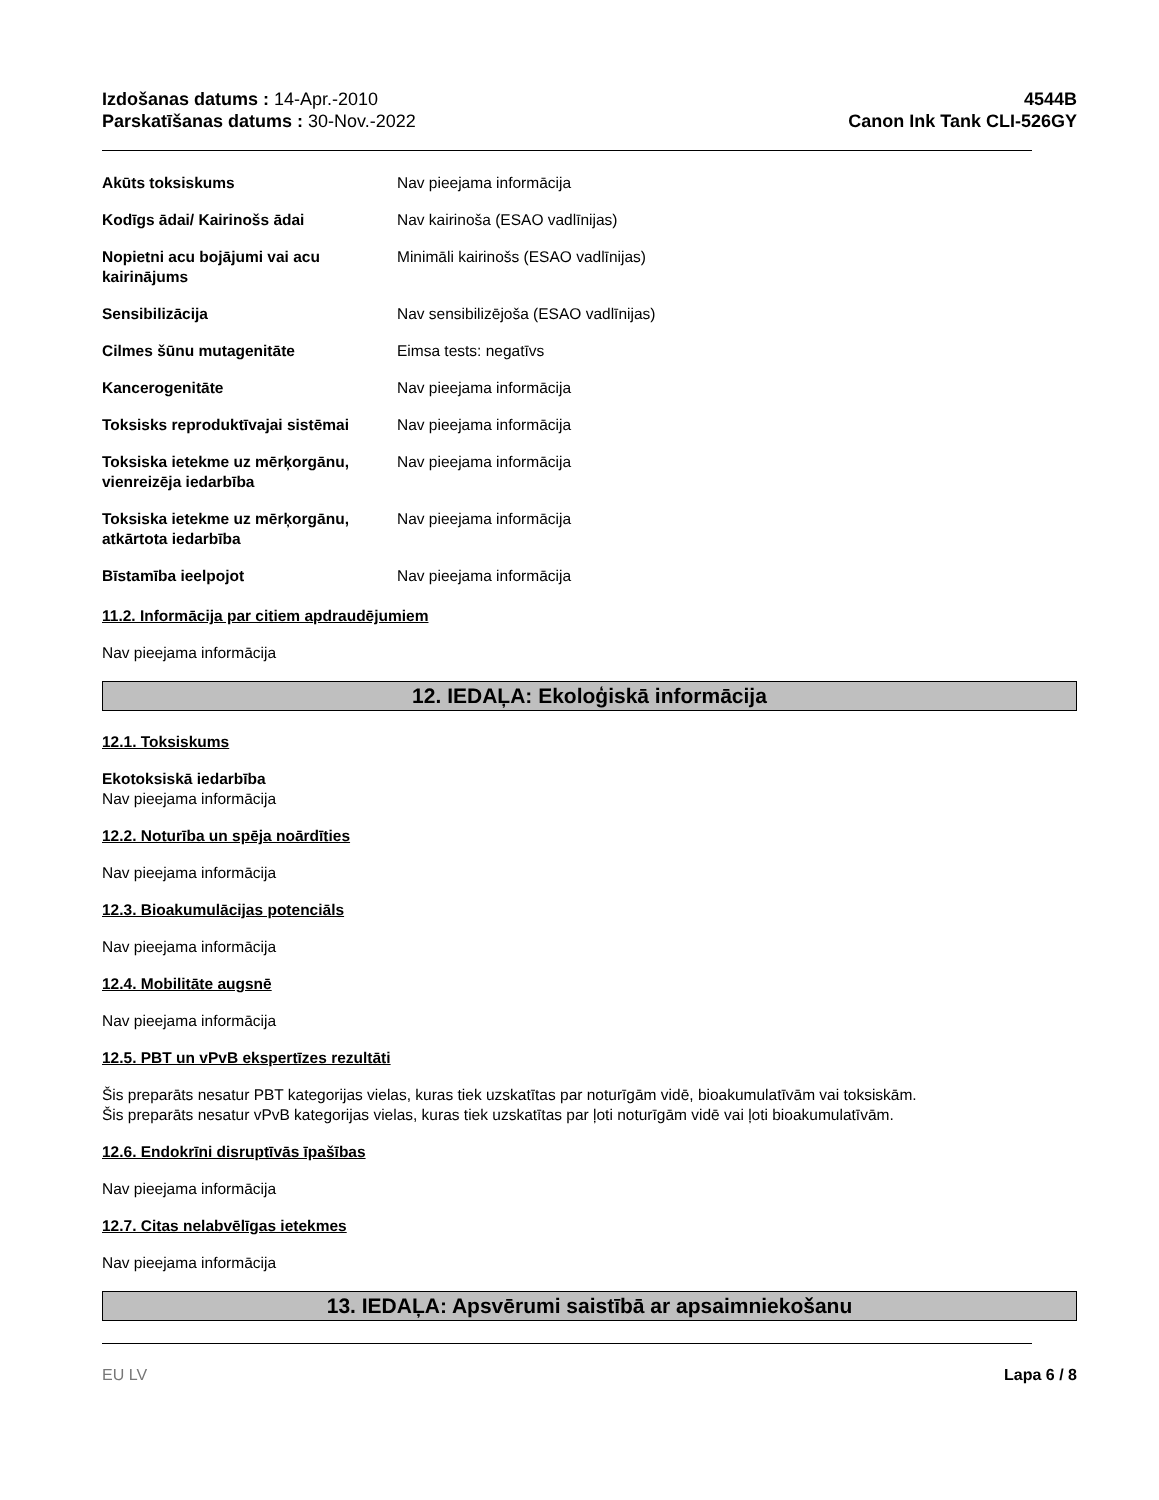Izdošanas datums : 14-Apr.-2010
Parskatīšanas datums : 30-Nov.-2022
4544B
Canon Ink Tank CLI-526GY
| Akūts toksiskums | Nav pieejama informācija |
| Kodīgs ādai/ Kairinošs ādai | Nav kairinoša (ESAO vadlīnijas) |
| Nopietni acu bojājumi vai acu kairinājums | Minimāli kairinošs (ESAO vadlīnijas) |
| Sensibilizācija | Nav sensibilizējoša (ESAO vadlīnijas) |
| Cilmes šūnu mutagenitāte | Eimsa tests: negatīvs |
| Kancerogenitāte | Nav pieejama informācija |
| Toksisks reproduktīvajai sistēmai | Nav pieejama informācija |
| Toksiska ietekme uz mērķorgānu, vienreizēja iedarbība | Nav pieejama informācija |
| Toksiska ietekme uz mērķorgānu, atkārtota iedarbība | Nav pieejama informācija |
| Bīstamība ieelpojot | Nav pieejama informācija |
11.2. Informācija par citiem apdraudējumiem
Nav pieejama informācija
12. IEDAĻA: Ekoloģiskā informācija
12.1. Toksiskums
Ekotoksiskā iedarbība
Nav pieejama informācija
12.2. Noturība un spēja noārdīties
Nav pieejama informācija
12.3. Bioakumulācijas potenciāls
Nav pieejama informācija
12.4. Mobilitāte augsnē
Nav pieejama informācija
12.5. PBT un vPvB ekspertīzes rezultāti
Šis preparāts nesatur PBT kategorijas vielas, kuras tiek uzskatītas par noturīgām vidē, bioakumulatīvām vai toksiskām.
Šis preparāts nesatur vPvB kategorijas vielas, kuras tiek uzskatītas par ļoti noturīgām vidē vai ļoti bioakumulatīvām.
12.6. Endokrīni disruptīvās īpašības
Nav pieejama informācija
12.7. Citas nelabvēlīgas ietekmes
Nav pieejama informācija
13. IEDAĻA: Apsvērumi saistībā ar apsaimniekošanu
EU LV Lapa 6 / 8